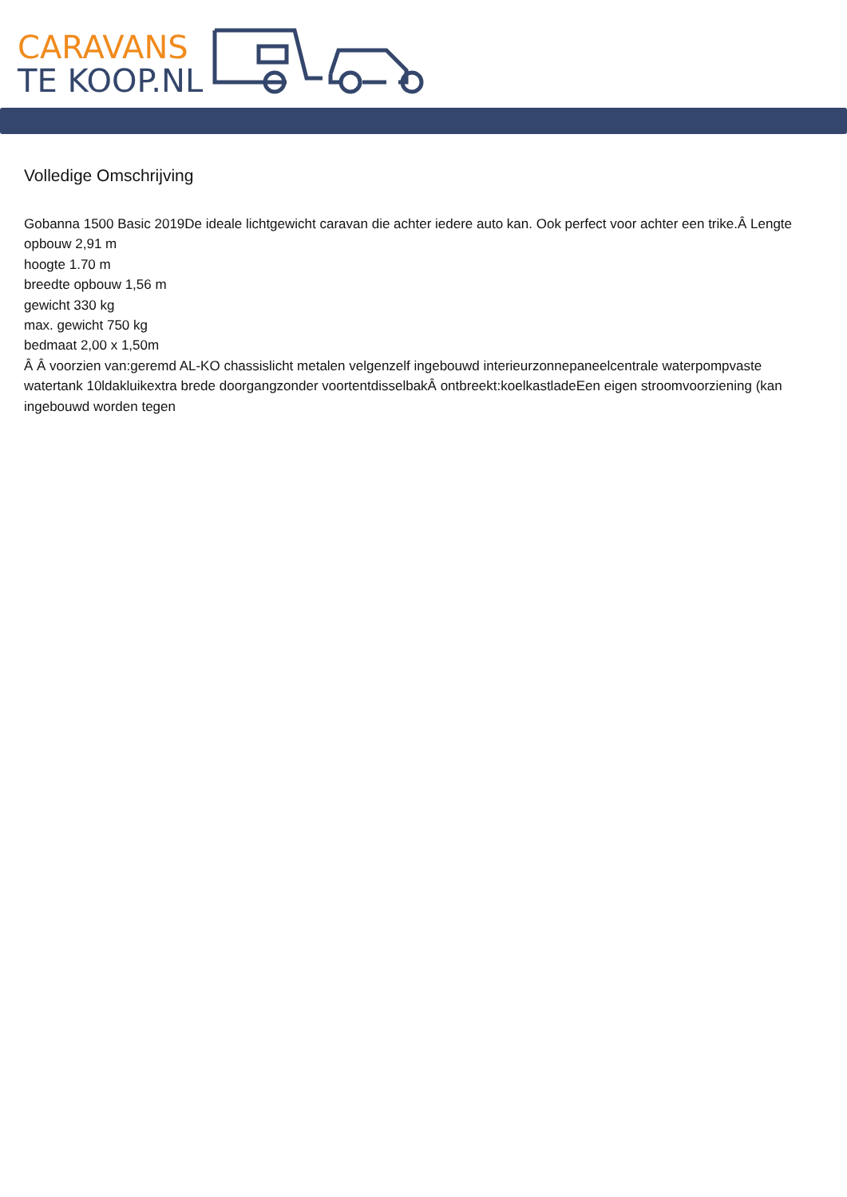CARAVANS
TE KOOP.NL
Volledige Omschrijving
Gobanna 1500 Basic 2019De ideale lichtgewicht caravan die achter iedere auto kan. Ook perfect voor achter een trike.Â Lengte opbouw 2,91 m
hoogte 1.70 m
breedte opbouw 1,56 m
gewicht 330 kg
max. gewicht 750 kg
bedmaat 2,00 x 1,50m
Â Â voorzien van:geremd AL-KO chassislicht metalen velgenzelf ingebouwd interieurzonnepaneelcentrale waterpompvaste watertank 10ldakluikextra brede doorgangzonder voortentdisselbakÂ ontbreekt:koelkastladeEen eigen stroomvoorziening (kan ingebouwd worden tegen